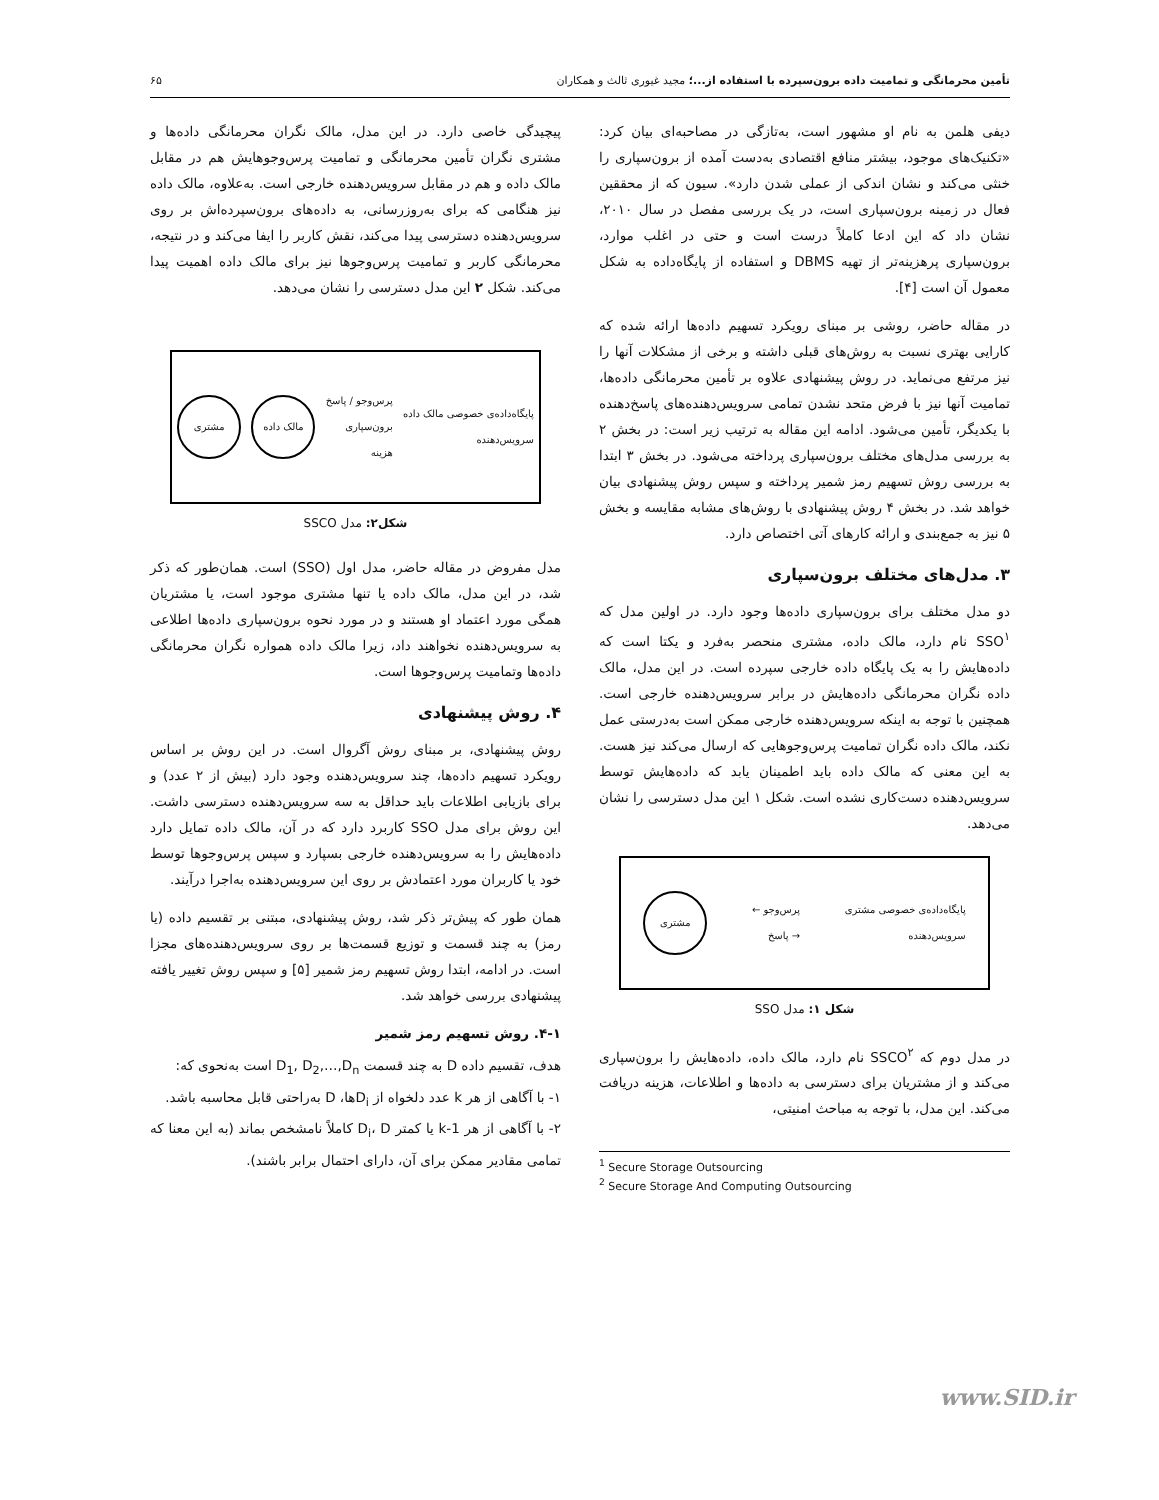تأمین محرمانگی و تمامیت داده برون‌سپرده با استفاده از...؛ مجید غیوری ثالث و همکاران ۶۵
دیفی هلمن به نام او مشهور است، به‌تازگی در مصاحبه‌ای بیان کرد: «تکنیک‌های موجود، بیشتر منافع اقتصادی به‌دست آمده از برون‌سپاری را خنثی می‌کند و نشان اندکی از عملی شدن دارد». سیون که از محققین فعال در زمینه برون‌سپاری است، در یک بررسی مفصل در سال ۲۰۱۰، نشان داد که این ادعا کاملاً درست است و حتی در اغلب موارد، برون‌سپاری پرهزینه‌تر از تهیه DBMS و استفاده از پایگاه‌داده به شکل معمول آن است [۴].
در مقاله حاضر، روشی بر مبنای رویکرد تسهیم داده‌ها ارائه شده که کارایی بهتری نسبت به روش‌های قبلی داشته و برخی از مشکلات آنها را نیز مرتفع می‌نماید. در روش پیشنهادی علاوه بر تأمین محرمانگی داده‌ها، تمامیت آنها نیز با فرض متحد نشدن تمامی سرویس‌دهنده‌های پاسخ‌دهنده با یکدیگر، تأمین می‌شود. ادامه این مقاله به ترتیب زیر است: در بخش ۲ به بررسی مدل‌های مختلف برون‌سپاری پرداخته می‌شود. در بخش ۳ ابتدا به بررسی روش تسهیم رمز شمیر پرداخته و سپس روش پیشنهادی بیان خواهد شد. در بخش ۴ روش پیشنهادی با روش‌های مشابه مقایسه و بخش ۵ نیز به جمع‌بندی و ارائه کارهای آتی اختصاص دارد.
۳. مدل‌های مختلف برون‌سپاری
دو مدل مختلف برای برون‌سپاری داده‌ها وجود دارد. در اولین مدل که SSO<sup>۱</sup> نام دارد، مالک داده، مشتری منحصر به‌فرد و یکتا است که داده‌هایش را به یک پایگاه داده خارجی سپرده است. در این مدل، مالک داده نگران محرمانگی داده‌هایش در برابر سرویس‌دهنده خارجی است. همچنین با توجه به اینکه سرویس‌دهنده خارجی ممکن است به‌درستی عمل نکند، مالک داده نگران تمامیت پرس‌وجوهایی که ارسال می‌کند نیز هست. به این معنی که مالک داده باید اطمینان یابد که داده‌هایش توسط سرویس‌دهنده دست‌کاری نشده است. شکل ۱ این مدل دسترسی را نشان می‌دهد.
پایگاه‌داده‌ی خصوصی مشتری
سرویس‌دهنده پرس‌وجو ←
→ پاسخ
مشتری
شکل ۱: مدل SSO
در مدل دوم که SSCO<sup>۲</sup> نام دارد، مالک داده، داده‌هایش را برون‌سپاری می‌کند و از مشتریان برای دسترسی به داده‌ها و اطلاعات، هزینه دریافت می‌کند. این مدل، با توجه به مباحث امنیتی،
<sup>1</sup> Secure Storage Outsourcing
<sup>2</sup> Secure Storage And Computing Outsourcing
پیچیدگی خاصی دارد. در این مدل، مالک نگران محرمانگی داده‌ها و مشتری نگران تأمین محرمانگی و تمامیت پرس‌وجوهایش هم در مقابل مالک داده و هم در مقابل سرویس‌دهنده خارجی است. به‌علاوه، مالک داده نیز هنگامی که برای به‌روزرسانی، به داده‌های برون‌سپرده‌اش بر روی سرویس‌دهنده دسترسی پیدا می‌کند، نقش کاربر را ایفا می‌کند و در نتیجه، محرمانگی کاربر و تمامیت پرس‌وجوها نیز برای مالک داده اهمیت پیدا می‌کند. شکل ۲ این مدل دسترسی را نشان می‌دهد.
پایگاه‌داده‌ی خصوصی مالک داده
سرویس‌دهنده پرس‌وجو / پاسخ
برون‌سپاری
هزینه
مالک داده مشتری
شکل۲: مدل SSCO
مدل مفروض در مقاله حاضر، مدل اول (SSO) است. همان‌طور که ذکر شد، در این مدل، مالک داده یا تنها مشتری موجود است، یا مشتریان همگی مورد اعتماد او هستند و در مورد نحوه برون‌سپاری داده‌ها اطلاعی به سرویس‌دهنده نخواهند داد، زیرا مالک داده همواره نگران محرمانگی داده‌ها وتمامیت پرس‌وجوها است.
۴. روش پیشنهادی
روش پیشنهادی، بر مبنای روش آگروال است. در این روش بر اساس رویکرد تسهیم داده‌ها، چند سرویس‌دهنده وجود دارد (بیش از ۲ عدد) و برای بازیابی اطلاعات باید حداقل به سه سرویس‌دهنده دسترسی داشت. این روش برای مدل SSO کاربرد دارد که در آن، مالک داده تمایل دارد داده‌هایش را به سرویس‌دهنده خارجی بسپارد و سپس پرس‌وجوها توسط خود یا کاربران مورد اعتمادش بر روی این سرویس‌دهنده به‌اجرا درآیند.
همان طور که پیش‌تر ذکر شد، روش پیشنهادی، مبتنی بر تقسیم داده (یا رمز) به چند قسمت و توزیع قسمت‌ها بر روی سرویس‌دهنده‌های مجزا است. در ادامه، ابتدا روش تسهیم رمز شمیر [۵] و سپس روش تغییر یافته پیشنهادی بررسی خواهد شد.
۴-۱. روش تسهیم رمز شمیر
هدف، تقسیم داده D به چند قسمت D<sub>1</sub>, D<sub>2</sub>,…,D<sub>n</sub> است به‌نحوی که:
۱- با آگاهی از هر k عدد دلخواه از D<sub>i</sub>ها، D به‌راحتی قابل محاسبه باشد.
۲- با آگاهی از هر k-1 یا کمتر D<sub>i</sub>، D کاملاً نامشخص بماند (به این معنا که تمامی مقادیر ممکن برای آن، دارای احتمال برابر باشند).
www.SID.ir